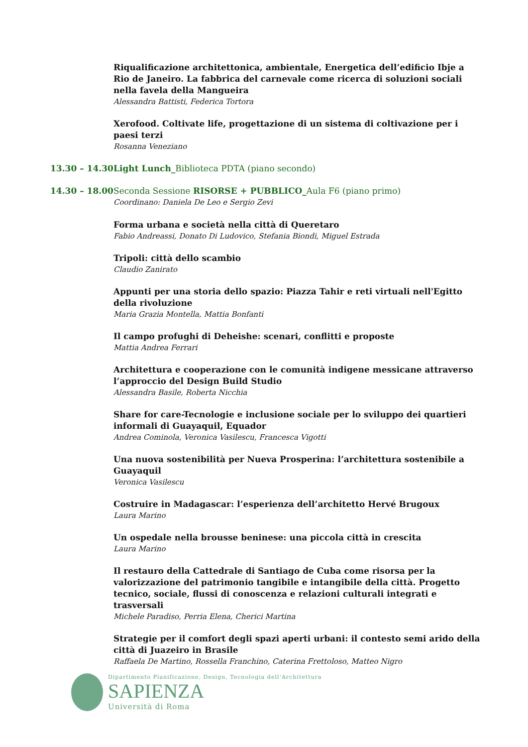Riqualificazione architettonica, ambientale, Energetica dell’edificio Ibje a Rio de Janeiro. La fabbrica del carnevale come ricerca di soluzioni sociali nella favela della Mangueira
Alessandra Battisti, Federica Tortora
Xerofood. Coltivate life, progettazione di un sistema di coltivazione per i paesi terzi
Rosanna Veneziano
13.30 – 14.30 Light Lunch_Biblioteca PDTA (piano secondo)
14.30 – 18.00 Seconda Sessione RISORSE + PUBBLICO_Aula F6 (piano primo)
Coordinano: Daniela De Leo e Sergio Zevi
Forma urbana e società nella città di Queretaro
Fabio Andreassi, Donato Di Ludovico, Stefania Biondi, Miguel Estrada
Tripoli: città dello scambio
Claudio Zanirato
Appunti per una storia dello spazio: Piazza Tahir e reti virtuali nell'Egitto della rivoluzione
Maria Grazia Montella, Mattia Bonfanti
Il campo profughi di Deheishe: scenari, conflitti e proposte
Mattia Andrea Ferrari
Architettura e cooperazione con le comunità indigene messicane attraverso l’approccio del Design Build Studio
Alessandra Basile, Roberta Nicchia
Share for care-Tecnologie e inclusione sociale per lo sviluppo dei quartieri informali di Guayaquil, Equador
Andrea Cominola, Veronica Vasilescu, Francesca Vigotti
Una nuova sostenibilità per Nueva Prosperina: l’architettura sostenibile a Guayaquil
Veronica Vasilescu
Costruire in Madagascar: l’esperienza dell’architetto Hervé Brugoux
Laura Marino
Un ospedale nella brousse beninese: una piccola città in crescita
Laura Marino
Il restauro della Cattedrale di Santiago de Cuba come risorsa per la valorizzazione del patrimonio tangibile e intangibile della città. Progetto tecnico, sociale, flussi di conoscenza e relazioni culturali integrati e trasversali
Michele Paradiso, Perria Elena, Cherici Martina
Strategie per il comfort degli spazi aperti urbani: il contesto semi arido della città di Juazeiro in Brasile
Raffaela De Martino, Rossella Franchino, Caterina Frettoloso, Matteo Nigro
Dipartimento Pianificazione, Design, Tecnologia dell’Architettura
SAPIENZA
Università di Roma